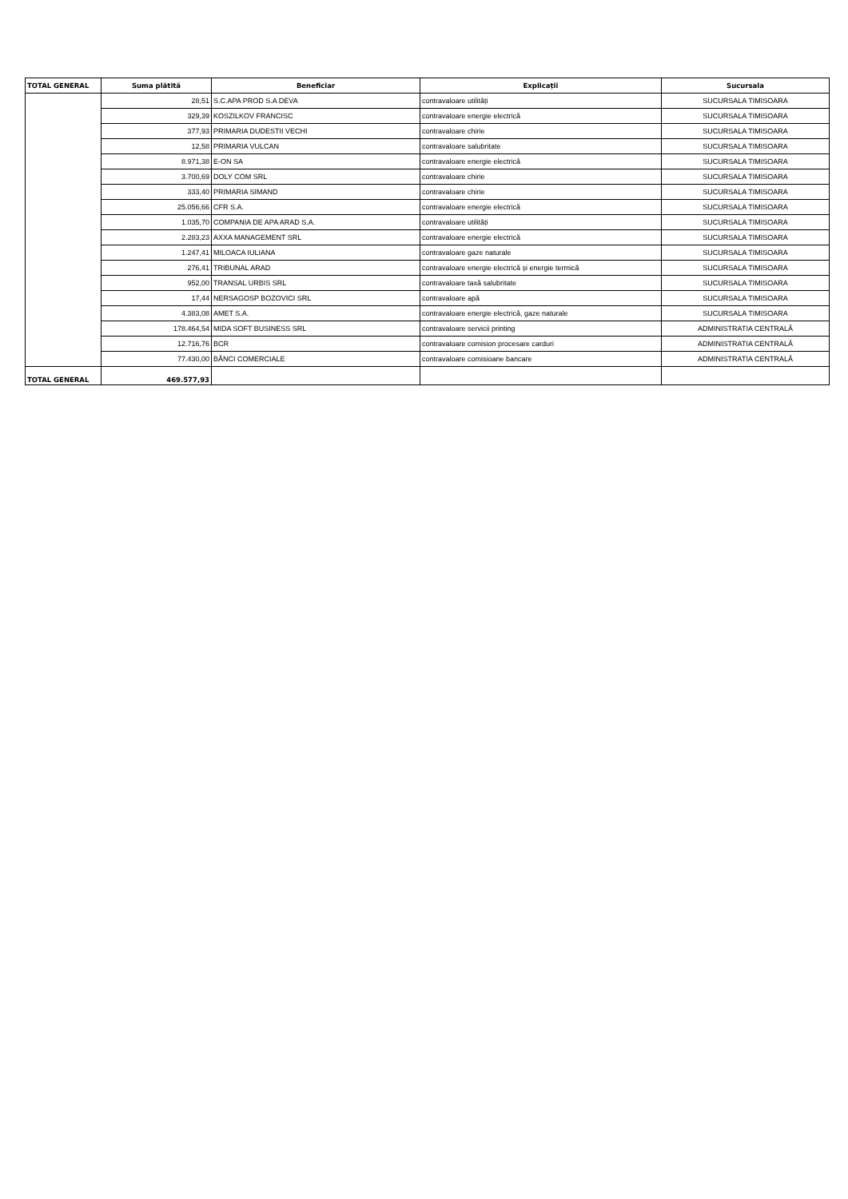| TOTAL GENERAL | Suma plătită | Beneficiar | Explicații | Sucursala |
| --- | --- | --- | --- | --- |
| | 28,51 | S.C.APA PROD S.A DEVA | contravaloare utilități | SUCURSALA TIMISOARA |
| | 329,39 | KOSZILKOV FRANCISC | contravaloare energie electrică | SUCURSALA TIMISOARA |
| | 377,93 | PRIMARIA DUDESTII VECHI | contravaloare chirie | SUCURSALA TIMISOARA |
| | 12,58 | PRIMARIA VULCAN | contravaloare salubritate | SUCURSALA TIMISOARA |
| | 8.971,38 | E-ON SA | contravaloare energie electrică | SUCURSALA TIMISOARA |
| | 3.700,69 | DOLY COM SRL | contravaloare chirie | SUCURSALA TIMISOARA |
| | 333,40 | PRIMARIA SIMAND | contravaloare chirie | SUCURSALA TIMISOARA |
| | 25.056,66 | CFR S.A. | contravaloare energie electrică | SUCURSALA TIMISOARA |
| | 1.035,70 | COMPANIA DE APA ARAD S.A. | contravaloare utilități | SUCURSALA TIMISOARA |
| | 2.283,23 | AXXA MANAGEMENT SRL | contravaloare energie electrică | SUCURSALA TIMISOARA |
| | 1.247,41 | MILOACA IULIANA | contravaloare gaze naturale | SUCURSALA TIMISOARA |
| | 276,41 | TRIBUNAL ARAD | contravaloare energie electrică și energie termică | SUCURSALA TIMISOARA |
| | 952,00 | TRANSAL URBIS SRL | contravaloare taxă salubritate | SUCURSALA TIMISOARA |
| | 17,44 | NERSAGOSP BOZOVICI SRL | contravaloare apă | SUCURSALA TIMISOARA |
| | 4.383,08 | AMET S.A. | contravaloare energie electrică, gaze naturale | SUCURSALA TIMISOARA |
| | 178.464,54 | MIDA SOFT BUSINESS SRL | contravaloare servicii printing | ADMINISTRATIA CENTRALĂ |
| | 12.716,76 | BCR | contravaloare comision procesare carduri | ADMINISTRATIA CENTRALĂ |
| | 77.430,00 | BĂNCI COMERCIALE | contravaloare comisioane bancare | ADMINISTRATIA CENTRALĂ |
| TOTAL GENERAL | 469.577,93 | | | |